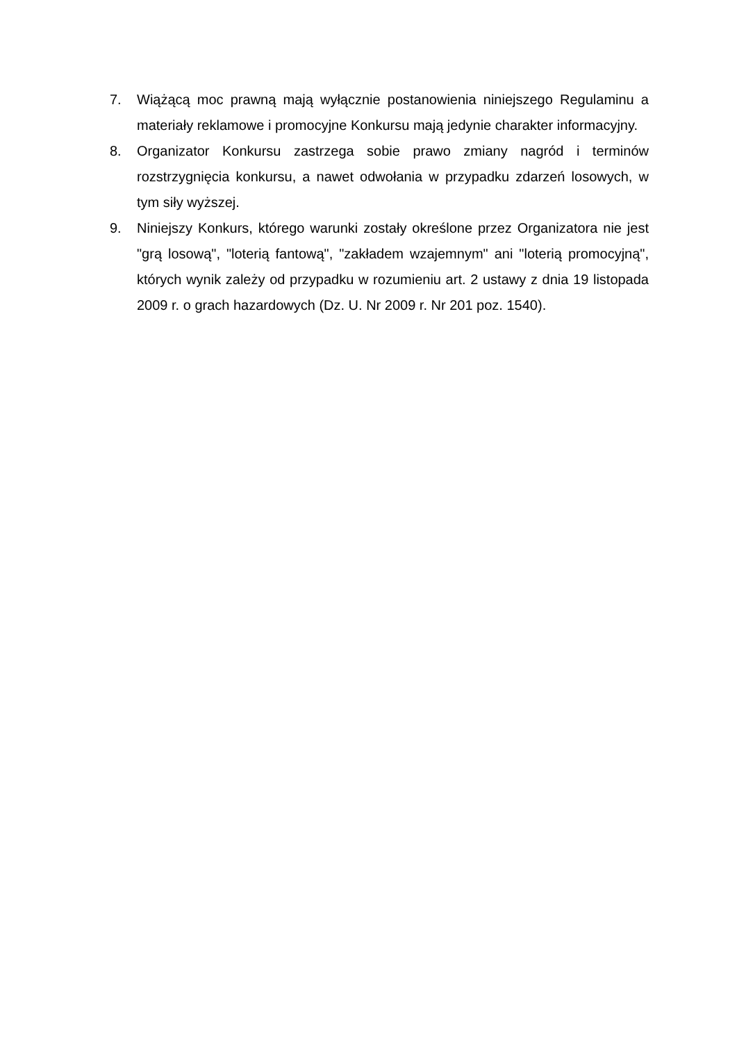7. Wiążącą moc prawną mają wyłącznie postanowienia niniejszego Regulaminu a materiały reklamowe i promocyjne Konkursu mają jedynie charakter informacyjny.
8. Organizator Konkursu zastrzega sobie prawo zmiany nagród i terminów rozstrzygnięcia konkursu, a nawet odwołania w przypadku zdarzeń losowych, w tym siły wyższej.
9. Niniejszy Konkurs, którego warunki zostały określone przez Organizatora nie jest "grą losową", "loterią fantową", "zakładem wzajemnym" ani "loterią promocyjną", których wynik zależy od przypadku w rozumieniu art. 2 ustawy z dnia 19 listopada 2009 r. o grach hazardowych (Dz. U. Nr 2009 r. Nr 201 poz. 1540).